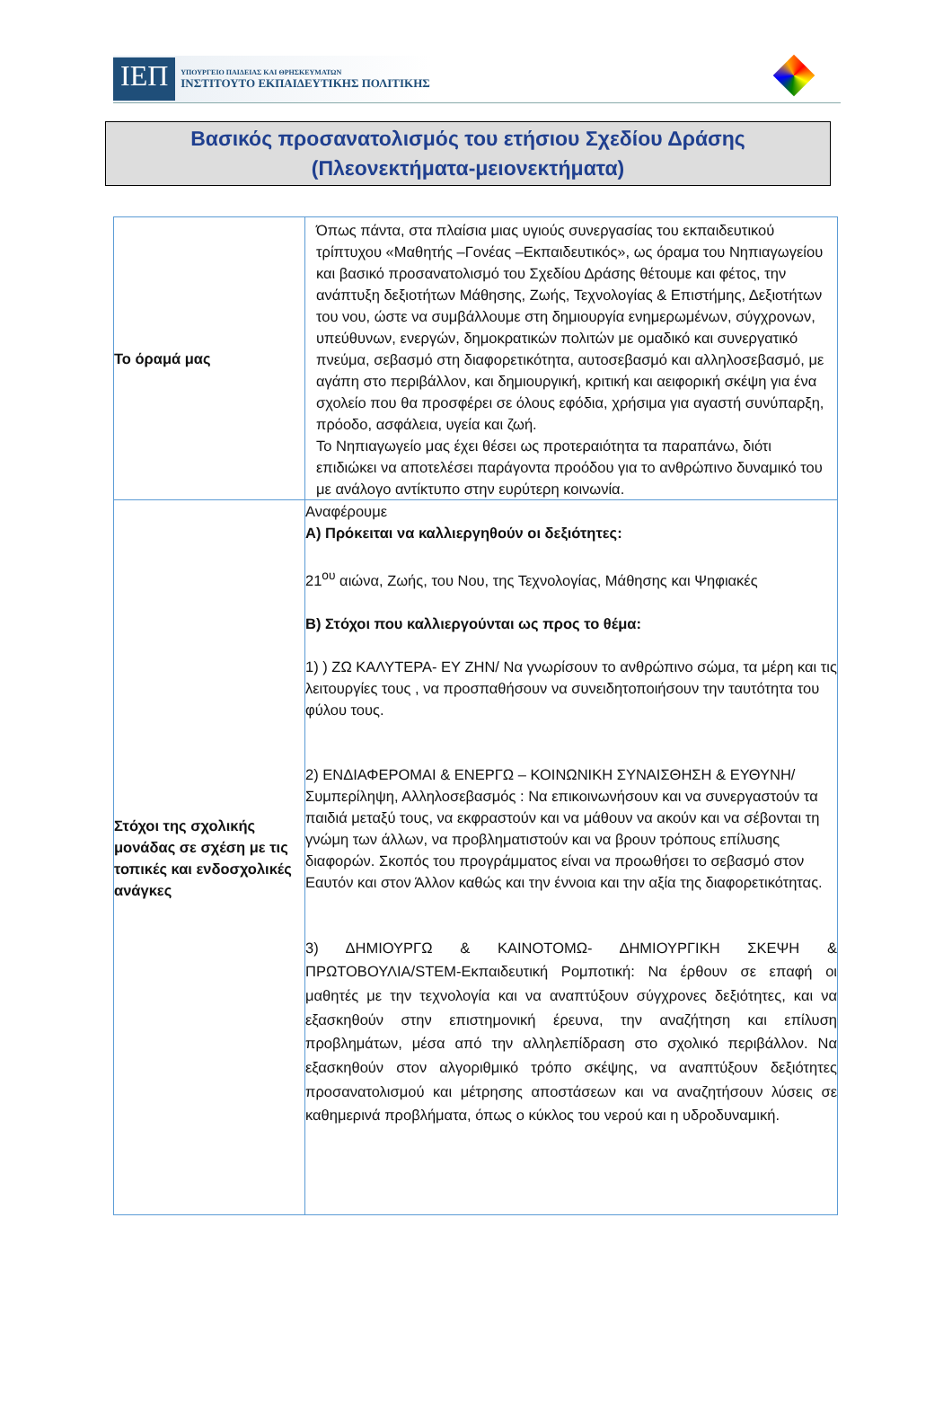ΙΕΠ
ΥΠΟΥΡΓΕΙΟ ΠΑΙΔΕΙΑΣ ΚΑΙ ΘΡΗΣΚΕΥΜΑΤΩΝ
ΙΝΣΤΙΤΟΥΤΟ ΕΚΠΑΙΔΕΥΤΙΚΗΣ ΠΟΛΙΤΙΚΗΣ
Βασικός προσανατολισμός του ετήσιου Σχεδίου Δράσης
(Πλεονεκτήματα-μειονεκτήματα)
| Το όραμά μας | Όπως πάντα, στα πλαίσια μιας υγιούς συνεργασίας του εκπαιδευτικού τρίπτυχου «Μαθητής –Γονέας –Εκπαιδευτικός», ως όραμα του Νηπιαγωγείου και βασικό προσανατολισμό του Σχεδίου Δράσης θέτουμε και φέτος, την ανάπτυξη δεξιοτήτων Μάθησης, Ζωής, Τεχνολογίας & Επιστήμης, Δεξιοτήτων του νου, ώστε να συμβάλλουμε στη δημιουργία ενημερωμένων, σύγχρονων, υπεύθυνων, ενεργών, δημοκρατικών πολιτών με ομαδικό και συνεργατικό πνεύμα, σεβασμό στη διαφορετικότητα, αυτοσεβασμό και αλληλοσεβασμό, με αγάπη στο περιβάλλον, και δημιουργική, κριτική και αειφορική σκέψη για ένα σχολείο που θα προσφέρει σε όλους εφόδια, χρήσιμα για αγαστή συνύπαρξη, πρόοδο, ασφάλεια, υγεία και ζωή. Το Νηπιαγωγείο μας έχει θέσει ως προτεραιότητα τα παραπάνω, διότι επιδιώκει να αποτελέσει παράγοντα προόδου για το ανθρώπινο δυναμικό του με ανάλογο αντίκτυπο στην ευρύτερη κοινωνία. |
| Στόχοι της σχολικής μονάδας σε σχέση με τις τοπικές και ενδοσχολικές ανάγκες | Αναφέρουμε Α) Πρόκειται να καλλιεργηθούν οι δεξιότητες: 21<sup>ου</sup> αιώνα, Ζωής, του Νου, της Τεχνολογίας, Μάθησης και Ψηφιακές Β) Στόχοι που καλλιεργούνται ως προς το θέμα: 1) ) ΖΩ ΚΑΛΥΤΕΡΑ- ΕΥ ΖΗΝ/ Να γνωρίσουν το ανθρώπινο σώμα, τα μέρη και τις λειτουργίες τους , να προσπαθήσουν να συνειδητοποιήσουν την ταυτότητα του φύλου τους. 2) ΕΝΔΙΑΦΕΡΟΜΑΙ & ΕΝΕΡΓΩ – ΚΟΙΝΩΝΙΚΗ ΣΥΝΑΙΣΘΗΣΗ & ΕΥΘΥΝΗ/ Συμπερίληψη, Αλληλοσεβασμός : Να επικοινωνήσουν και να συνεργαστούν τα παιδιά μεταξύ τους, να εκφραστούν και να μάθουν να ακούν και να σέβονται τη γνώμη των άλλων, να προβληματιστούν και να βρουν τρόπους επίλυσης διαφορών. Σκοπός του προγράμματος είναι να προωθήσει το σεβασμό στον Εαυτόν και στον Άλλον καθώς και την έννοια και την αξία της διαφορετικότητας. 3) ΔΗΜΙΟΥΡΓΩ & ΚΑΙΝΟΤΟΜΩ- ΔΗΜΙΟΥΡΓΙΚΗ ΣΚΕΨΗ & ΠΡΩΤΟΒΟΥΛΙΑ/STEM-Εκπαιδευτική Ρομποτική: Να έρθουν σε επαφή οι μαθητές με την τεχνολογία και να αναπτύξουν σύγχρονες δεξιότητες, και να εξασκηθούν στην επιστημονική έρευνα, την αναζήτηση και επίλυση προβλημάτων, μέσα από την αλληλεπίδραση στο σχολικό περιβάλλον. Να εξασκηθούν στον αλγοριθμικό τρόπο σκέψης, να αναπτύξουν δεξιότητες προσανατολισμού και μέτρησης αποστάσεων και να αναζητήσουν λύσεις σε καθημερινά προβλήματα, όπως ο κύκλος του νερού και η υδροδυναμική. |